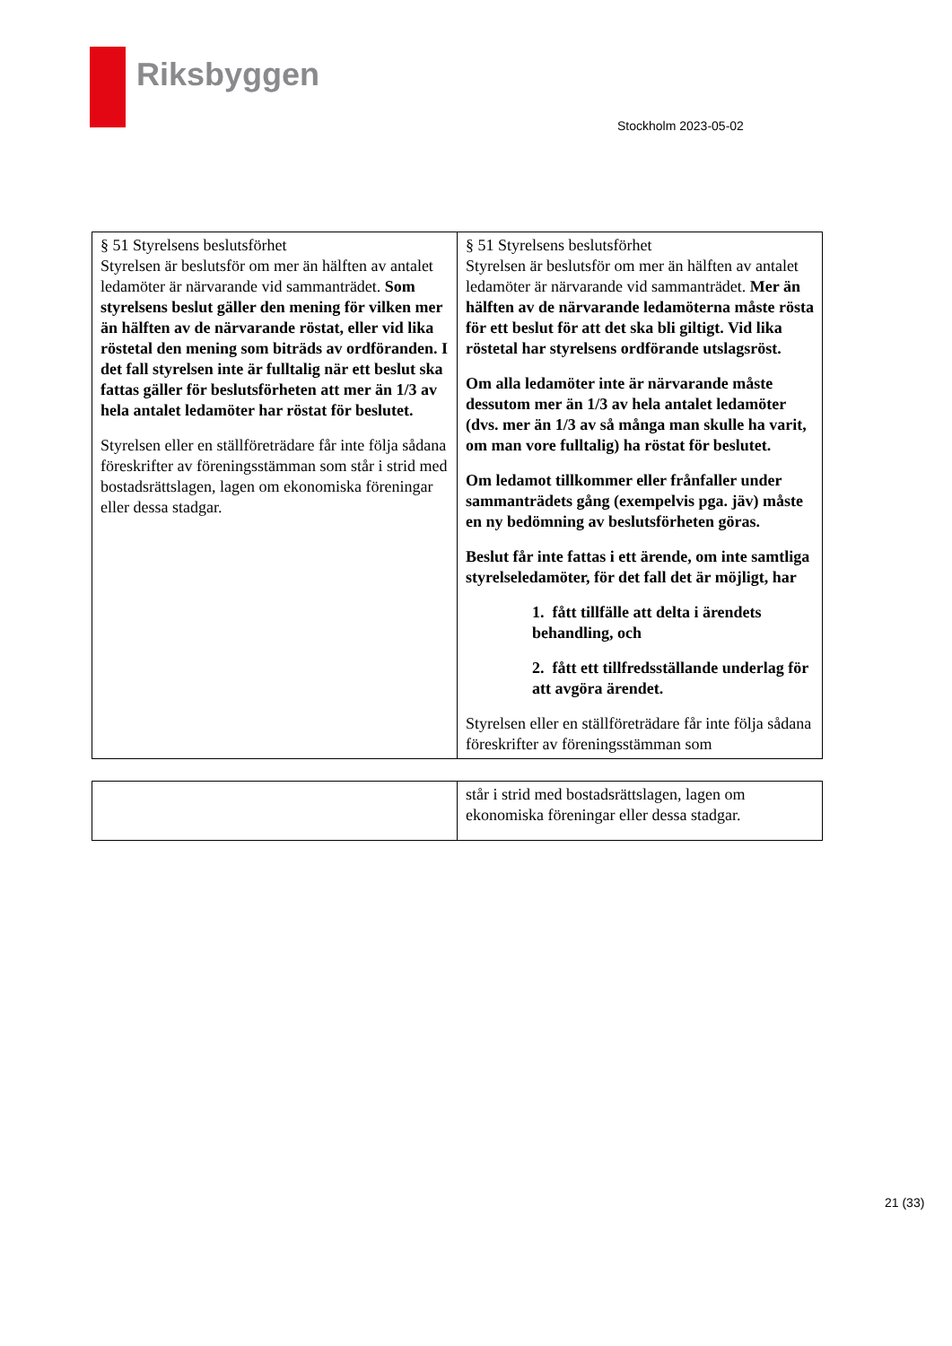Riksbyggen
Stockholm 2023-05-02
| § 51 Styrelsens beslutsförhet Styrelsen är beslutsför om mer än hälften av antalet ledamöter är närvarande vid sammanträdet. Som styrelsens beslut gäller den mening för vilken mer än hälften av de närvarande röstat, eller vid lika röstetal den mening som biträds av ordföranden. I det fall styrelsen inte är fulltalig när ett beslut ska fattas gäller för beslutsförheten att mer än 1/3 av hela antalet ledamöter har röstat för beslutet. Styrelsen eller en ställföreträdare får inte följa sådana föreskrifter av föreningsstämman som står i strid med bostadsrättslagen, lagen om ekonomiska föreningar eller dessa stadgar. | § 51 Styrelsens beslutsförhet Styrelsen är beslutsför om mer än hälften av antalet ledamöter är närvarande vid sammanträdet. Mer än hälften av de närvarande ledamöterna måste rösta för ett beslut för att det ska bli giltigt. Vid lika röstetal har styrelsens ordförande utslagsröst. Om alla ledamöter inte är närvarande måste dessutom mer än 1/3 av hela antalet ledamöter (dvs. mer än 1/3 av så många man skulle ha varit, om man vore fulltalig) ha röstat för beslutet. Om ledamot tillkommer eller frånfaller under sammanträdets gång (exempelvis pga. jäv) måste en ny bedömning av beslutsförheten göras. Beslut får inte fattas i ett ärende, om inte samtliga styrelseledamöter, för det fall det är möjligt, har 1. fått tillfälle att delta i ärendets behandling, och 2. fått ett tillfredsställande underlag för att avgöra ärendet. Styrelsen eller en ställföreträdare får inte följa sådana föreskrifter av föreningsstämman som |
| | står i strid med bostadsrättslagen, lagen om ekonomiska föreningar eller dessa stadgar. |
21 (33)